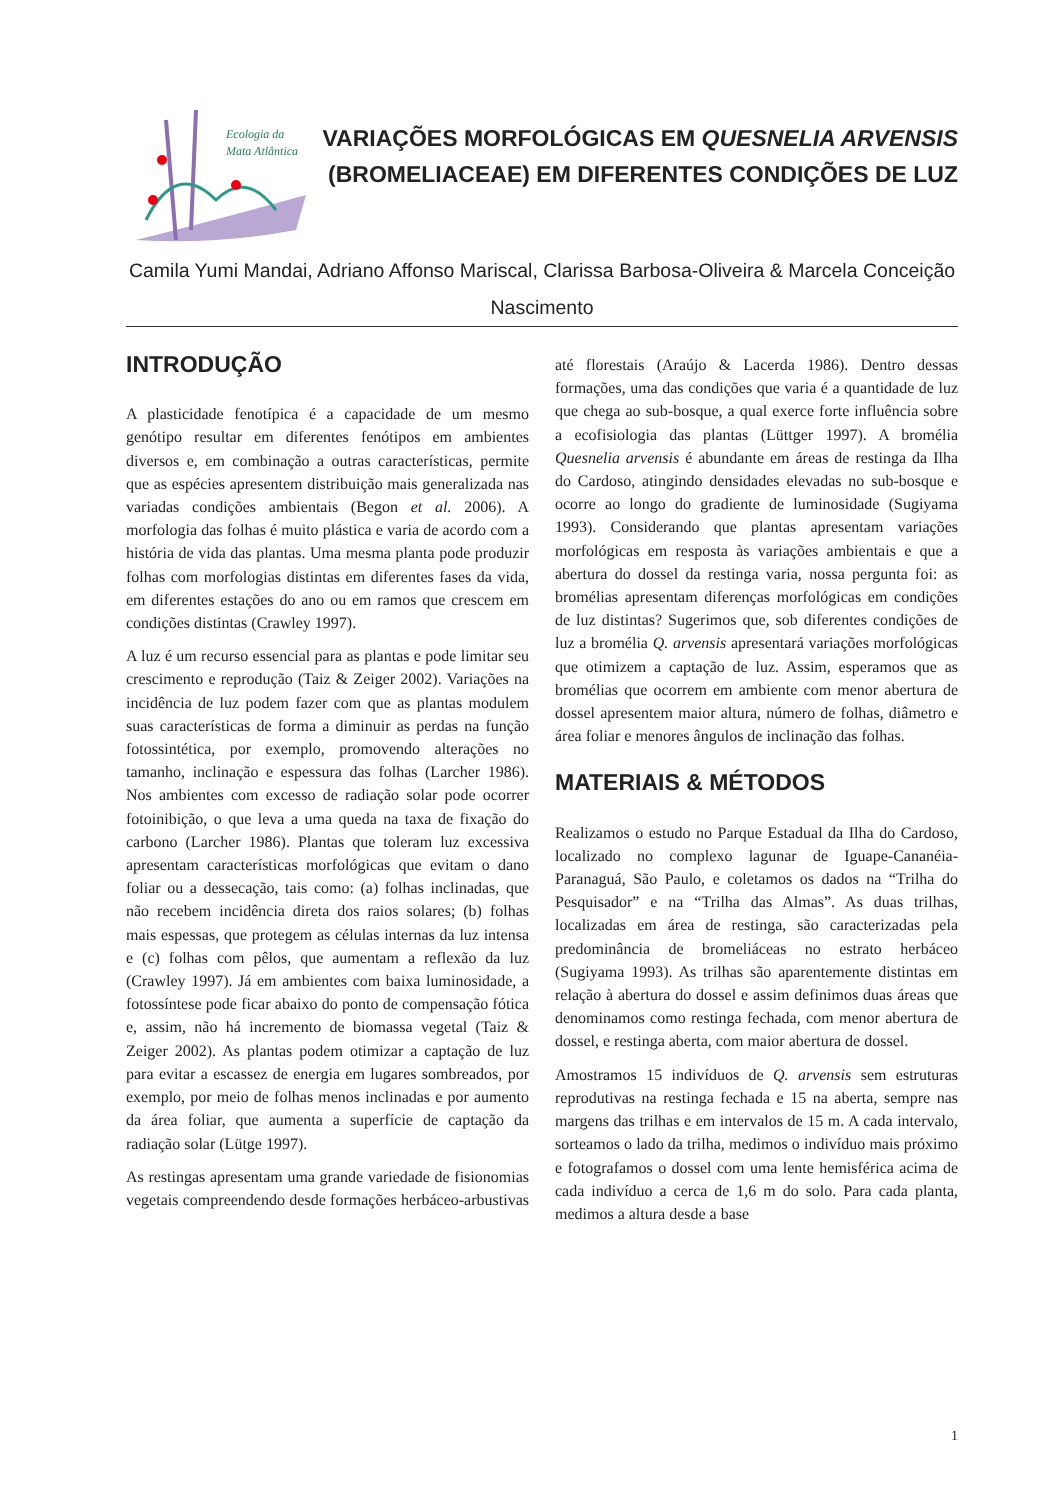Ecologia da
Mata Atlântica
VARIAÇÕES MORFOLÓGICAS EM QUESNELIA ARVENSIS (BROMELIACEAE) EM DIFERENTES CONDIÇÕES DE LUZ
Camila Yumi Mandai, Adriano Affonso Mariscal, Clarissa Barbosa-Oliveira & Marcela Conceição Nascimento
INTRODUÇÃO
A plasticidade fenotípica é a capacidade de um mesmo genótipo resultar em diferentes fenótipos em ambientes diversos e, em combinação a outras características, permite que as espécies apresentem distribuição mais generalizada nas variadas condições ambientais (Begon et al. 2006). A morfologia das folhas é muito plástica e varia de acordo com a história de vida das plantas. Uma mesma planta pode produzir folhas com morfologias distintas em diferentes fases da vida, em diferentes estações do ano ou em ramos que crescem em condições distintas (Crawley 1997).
A luz é um recurso essencial para as plantas e pode limitar seu crescimento e reprodução (Taiz & Zeiger 2002). Variações na incidência de luz podem fazer com que as plantas modulem suas características de forma a diminuir as perdas na função fotossintética, por exemplo, promovendo alterações no tamanho, inclinação e espessura das folhas (Larcher 1986). Nos ambientes com excesso de radiação solar pode ocorrer fotoinibição, o que leva a uma queda na taxa de fixação do carbono (Larcher 1986). Plantas que toleram luz excessiva apresentam características morfológicas que evitam o dano foliar ou a dessecação, tais como: (a) folhas inclinadas, que não recebem incidência direta dos raios solares; (b) folhas mais espessas, que protegem as células internas da luz intensa e (c) folhas com pêlos, que aumentam a reflexão da luz (Crawley 1997). Já em ambientes com baixa luminosidade, a fotossíntese pode ficar abaixo do ponto de compensação fótica e, assim, não há incremento de biomassa vegetal (Taiz & Zeiger 2002). As plantas podem otimizar a captação de luz para evitar a escassez de energia em lugares sombreados, por exemplo, por meio de folhas menos inclinadas e por aumento da área foliar, que aumenta a superfície de captação da radiação solar (Lütge 1997).
As restingas apresentam uma grande variedade de fisionomias vegetais compreendendo desde formações herbáceo-arbustivas até florestais (Araújo & Lacerda 1986). Dentro dessas formações, uma das condições que varia é a quantidade de luz que chega ao sub-bosque, a qual exerce forte influência sobre a ecofisiologia das plantas (Lüttger 1997). A bromélia Quesnelia arvensis é abundante em áreas de restinga da Ilha do Cardoso, atingindo densidades elevadas no sub-bosque e ocorre ao longo do gradiente de luminosidade (Sugiyama 1993). Considerando que plantas apresentam variações morfológicas em resposta às variações ambientais e que a abertura do dossel da restinga varia, nossa pergunta foi: as bromélias apresentam diferenças morfológicas em condições de luz distintas? Sugerimos que, sob diferentes condições de luz a bromélia Q. arvensis apresentará variações morfológicas que otimizem a captação de luz. Assim, esperamos que as bromélias que ocorrem em ambiente com menor abertura de dossel apresentem maior altura, número de folhas, diâmetro e área foliar e menores ângulos de inclinação das folhas.
MATERIAIS & MÉTODOS
Realizamos o estudo no Parque Estadual da Ilha do Cardoso, localizado no complexo lagunar de Iguape-Cananéia-Paranaguá, São Paulo, e coletamos os dados na “Trilha do Pesquisador” e na “Trilha das Almas”. As duas trilhas, localizadas em área de restinga, são caracterizadas pela predominância de bromeliáceas no estrato herbáceo (Sugiyama 1993). As trilhas são aparentemente distintas em relação à abertura do dossel e assim definimos duas áreas que denominamos como restinga fechada, com menor abertura de dossel, e restinga aberta, com maior abertura de dossel.
Amostramos 15 indivíduos de Q. arvensis sem estruturas reprodutivas na restinga fechada e 15 na aberta, sempre nas margens das trilhas e em intervalos de 15 m. A cada intervalo, sorteamos o lado da trilha, medimos o indivíduo mais próximo e fotografamos o dossel com uma lente hemisférica acima de cada indivíduo a cerca de 1,6 m do solo. Para cada planta, medimos a altura desde a base
1